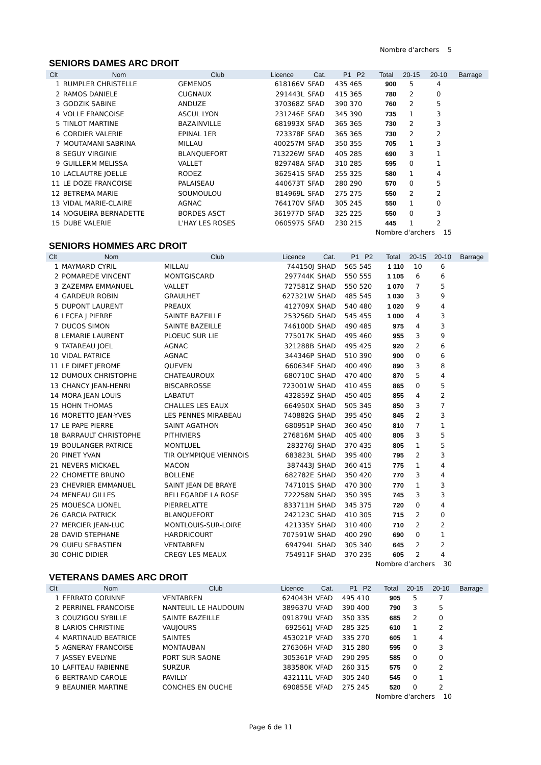Nombre d'archers 5
SENIORS DAMES ARC DROIT
| Clt | Nom | Club | Licence | Cat. | P1 P2 | Total | 20-15 | 20-10 | Barrage |
| --- | --- | --- | --- | --- | --- | --- | --- | --- | --- |
| 1 | RUMPLER CHRISTELLE | GEMENOS | 618166V | SFAD | 435 465 | 900 | 5 | 4 | |
| 2 | RAMOS DANIELE | CUGNAUX | 291443L | SFAD | 415 365 | 780 | 2 | 0 | |
| 3 | GODZIK SABINE | ANDUZE | 370368Z | SFAD | 390 370 | 760 | 2 | 5 | |
| 4 | VOLLE FRANCOISE | ASCUL LYON | 231246E | SFAD | 345 390 | 735 | 1 | 3 | |
| 5 | TINLOT MARTINE | BAZAINVILLE | 681993X | SFAD | 365 365 | 730 | 2 | 3 | |
| 6 | CORDIER VALERIE | EPINAL 1ER | 723378F | SFAD | 365 365 | 730 | 2 | 2 | |
| 7 | MOUTAMANI SABRINA | MILLAU | 400257M | SFAD | 350 355 | 705 | 1 | 3 | |
| 8 | SEGUY VIRGINIE | BLANQUEFORT | 713226W | SFAD | 405 285 | 690 | 3 | 1 | |
| 9 | GUILLERM MELISSA | VALLET | 829748A | SFAD | 310 285 | 595 | 0 | 1 | |
| 10 | LACLAUTRE JOELLE | RODEZ | 362541S | SFAD | 255 325 | 580 | 1 | 4 | |
| 11 | LE DOZE FRANCOISE | PALAISEAU | 440673T | SFAD | 280 290 | 570 | 0 | 5 | |
| 12 | BETREMA MARIE | SOUMOULOU | 814969L | SFAD | 275 275 | 550 | 2 | 2 | |
| 13 | VIDAL MARIE-CLAIRE | AGNAC | 764170V | SFAD | 305 245 | 550 | 1 | 0 | |
| 14 | NOGUEIRA BERNADETTE | BORDES ASCT | 361977D | SFAD | 325 225 | 550 | 0 | 3 | |
| 15 | DUBE VALERIE | L'HAY LES ROSES | 060597S | SFAD | 230 215 | 445 | 1 | 2 | |
Nombre d'archers 15
SENIORS HOMMES ARC DROIT
| Clt | Nom | Club | Licence | Cat. | P1 P2 | Total | 20-15 | 20-10 | Barrage |
| --- | --- | --- | --- | --- | --- | --- | --- | --- | --- |
| 1 | MAYMARD CYRIL | MILLAU | 744150J | SHAD | 565 545 | 1 110 | 10 | 6 | |
| 2 | POMAREDE VINCENT | MONTGISCARD | 297744K | SHAD | 550 555 | 1 105 | 6 | 6 | |
| 3 | ZAZEMPA EMMANUEL | VALLET | 727581Z | SHAD | 550 520 | 1 070 | 7 | 5 | |
| 4 | GARDEUR ROBIN | GRAULHET | 627321W | SHAD | 485 545 | 1 030 | 3 | 9 | |
| 5 | DUPONT LAURENT | PREAUX | 412709X | SHAD | 540 480 | 1 020 | 9 | 4 | |
| 6 | LECEA J PIERRE | SAINTE BAZEILLE | 253256D | SHAD | 545 455 | 1 000 | 4 | 3 | |
| 7 | DUCOS SIMON | SAINTE BAZEILLE | 746100D | SHAD | 490 485 | 975 | 4 | 3 | |
| 8 | LEMARIE LAURENT | PLOEUC SUR LIE | 775017K | SHAD | 495 460 | 955 | 3 | 9 | |
| 9 | TATAREAU JOEL | AGNAC | 321288B | SHAD | 495 425 | 920 | 2 | 6 | |
| 10 | VIDAL PATRICE | AGNAC | 344346P | SHAD | 510 390 | 900 | 0 | 6 | |
| 11 | LE DIMET JEROME | QUEVEN | 660634F | SHAD | 400 490 | 890 | 3 | 8 | |
| 12 | DUMOUX CHRISTOPHE | CHATEAUROUX | 680710C | SHAD | 470 400 | 870 | 5 | 4 | |
| 13 | CHANCY JEAN-HENRI | BISCARROSSE | 723001W | SHAD | 410 455 | 865 | 0 | 5 | |
| 14 | MORA JEAN LOUIS | LABATUT | 432859Z | SHAD | 450 405 | 855 | 4 | 2 | |
| 15 | HOHN THOMAS | CHALLES LES EAUX | 664950X | SHAD | 505 345 | 850 | 3 | 7 | |
| 16 | MORETTO JEAN-YVES | LES PENNES MIRABEAU | 740882G | SHAD | 395 450 | 845 | 2 | 3 | |
| 17 | LE PAPE PIERRE | SAINT AGATHON | 680951P | SHAD | 360 450 | 810 | 7 | 1 | |
| 18 | BARRAULT CHRISTOPHE | PITHIVIERS | 276816M | SHAD | 405 400 | 805 | 3 | 5 | |
| 19 | BOULANGER PATRICE | MONTLUEL | 283276J | SHAD | 370 435 | 805 | 1 | 5 | |
| 20 | PINET YVAN | TIR OLYMPIQUE VIENNOIS | 683823L | SHAD | 395 400 | 795 | 2 | 3 | |
| 21 | NEVERS MICKAEL | MACON | 387443J | SHAD | 360 415 | 775 | 1 | 4 | |
| 22 | CHOMETTE BRUNO | BOLLENE | 682782E | SHAD | 350 420 | 770 | 3 | 4 | |
| 23 | CHEVRIER EMMANUEL | SAINT JEAN DE BRAYE | 747101S | SHAD | 470 300 | 770 | 1 | 3 | |
| 24 | MENEAU GILLES | BELLEGARDE LA ROSE | 722258N | SHAD | 350 395 | 745 | 3 | 3 | |
| 25 | MOUESCA LIONEL | PIERRELATTE | 833711H | SHAD | 345 375 | 720 | 0 | 4 | |
| 26 | GARCIA PATRICK | BLANQUEFORT | 242123C | SHAD | 410 305 | 715 | 2 | 0 | |
| 27 | MERCIER JEAN-LUC | MONTLOUIS-SUR-LOIRE | 421335Y | SHAD | 310 400 | 710 | 2 | 2 | |
| 28 | DAVID STEPHANE | HARDRICOURT | 707591W | SHAD | 400 290 | 690 | 0 | 1 | |
| 29 | GUIEU SEBASTIEN | VENTABREN | 694794L | SHAD | 305 340 | 645 | 2 | 2 | |
| 30 | COHIC DIDIER | CREGY LES MEAUX | 754911F | SHAD | 370 235 | 605 | 2 | 4 | |
Nombre d'archers 30
VETERANS DAMES ARC DROIT
| Clt | Nom | Club | Licence | Cat. | P1 P2 | Total | 20-15 | 20-10 | Barrage |
| --- | --- | --- | --- | --- | --- | --- | --- | --- | --- |
| 1 | FERRATO CORINNE | VENTABREN | 624043H | VFAD | 495 410 | 905 | 5 | 7 | |
| 2 | PERRINEL FRANCOISE | NANTEUIL LE HAUDOUIN | 389637U | VFAD | 390 400 | 790 | 3 | 5 | |
| 3 | COUZIGOU SYBILLE | SAINTE BAZEILLE | 091879U | VFAD | 350 335 | 685 | 2 | 0 | |
| 8 | LARIOS CHRISTINE | VAUJOURS | 692561J | VFAD | 285 325 | 610 | 1 | 2 | |
| 4 | MARTINAUD BEATRICE | SAINTES | 453021P | VFAD | 335 270 | 605 | 1 | 4 | |
| 5 | AGNERAY FRANCOISE | MONTAUBAN | 276306H | VFAD | 315 280 | 595 | 0 | 3 | |
| 7 | JASSEY EVELYNE | PORT SUR SAONE | 305361P | VFAD | 290 295 | 585 | 0 | 0 | |
| 10 | LAFITEAU FABIENNE | SURZUR | 383580K | VFAD | 260 315 | 575 | 0 | 2 | |
| 6 | BERTRAND CAROLE | PAVILLY | 432111L | VFAD | 305 240 | 545 | 0 | 1 | |
| 9 | BEAUNIER MARTINE | CONCHES EN OUCHE | 690855E | VFAD | 275 245 | 520 | 0 | 2 | |
Nombre d'archers 10
Page 6 de 11